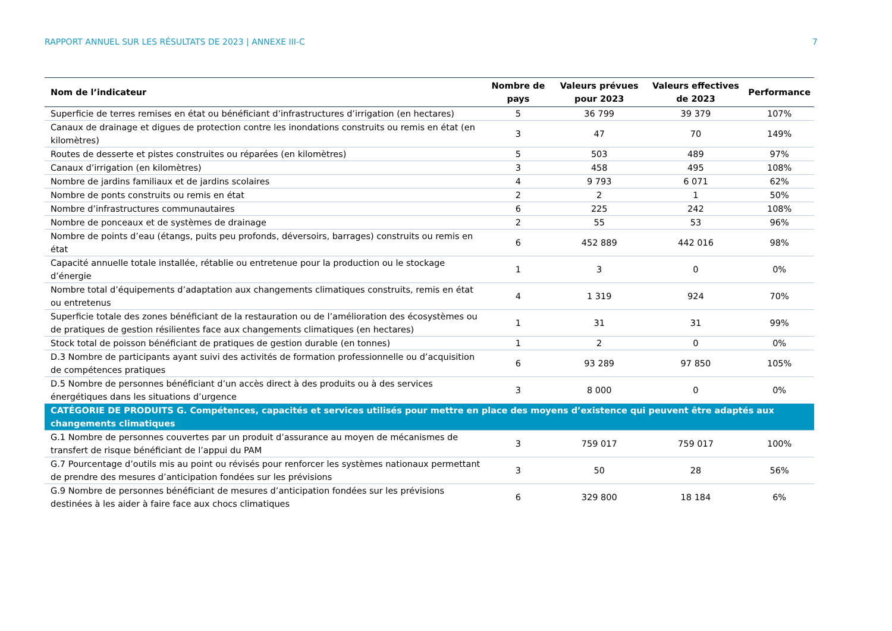RAPPORT ANNUEL SUR LES RÉSULTATS DE 2023 | ANNEXE III-C 7
| Nom de l’indicateur | Nombre de pays | Valeurs prévues pour 2023 | Valeurs effectives de 2023 | Performance |
| --- | --- | --- | --- | --- |
| Superficie de terres remises en état ou bénéficiant d’infrastructures d’irrigation (en hectares) | 5 | 36 799 | 39 379 | 107% |
| Canaux de drainage et digues de protection contre les inondations construits ou remis en état (en kilomètres) | 3 | 47 | 70 | 149% |
| Routes de desserte et pistes construites ou réparées (en kilomètres) | 5 | 503 | 489 | 97% |
| Canaux d’irrigation (en kilomètres) | 3 | 458 | 495 | 108% |
| Nombre de jardins familiaux et de jardins scolaires | 4 | 9 793 | 6 071 | 62% |
| Nombre de ponts construits ou remis en état | 2 | 2 | 1 | 50% |
| Nombre d’infrastructures communautaires | 6 | 225 | 242 | 108% |
| Nombre de ponceaux et de systèmes de drainage | 2 | 55 | 53 | 96% |
| Nombre de points d’eau (étangs, puits peu profonds, déversoirs, barrages) construits ou remis en état | 6 | 452 889 | 442 016 | 98% |
| Capacité annuelle totale installée, rétablie ou entretenue pour la production ou le stockage d’énergie | 1 | 3 | 0 | 0% |
| Nombre total d’équipements d’adaptation aux changements climatiques construits, remis en état ou entretenus | 4 | 1 319 | 924 | 70% |
| Superficie totale des zones bénéficiant de la restauration ou de l’amélioration des écosystèmes ou de pratiques de gestion résilientes face aux changements climatiques (en hectares) | 1 | 31 | 31 | 99% |
| Stock total de poisson bénéficiant de pratiques de gestion durable (en tonnes) | 1 | 2 | 0 | 0% |
| D.3 Nombre de participants ayant suivi des activités de formation professionnelle ou d’acquisition de compétences pratiques | 6 | 93 289 | 97 850 | 105% |
| D.5 Nombre de personnes bénéficiant d’un accès direct à des produits ou à des services énergétiques dans les situations d’urgence | 3 | 8 000 | 0 | 0% |
| CATÉGORIE DE PRODUITS G. Compétences, capacités et services utilisés pour mettre en place des moyens d’existence qui peuvent être adaptés aux changements climatiques | | | | |
| G.1 Nombre de personnes couvertes par un produit d’assurance au moyen de mécanismes de transfert de risque bénéficiant de l’appui du PAM | 3 | 759 017 | 759 017 | 100% |
| G.7 Pourcentage d’outils mis au point ou révisés pour renforcer les systèmes nationaux permettant de prendre des mesures d’anticipation fondées sur les prévisions | 3 | 50 | 28 | 56% |
| G.9 Nombre de personnes bénéficiant de mesures d’anticipation fondées sur les prévisions destinées à les aider à faire face aux chocs climatiques | 6 | 329 800 | 18 184 | 6% |